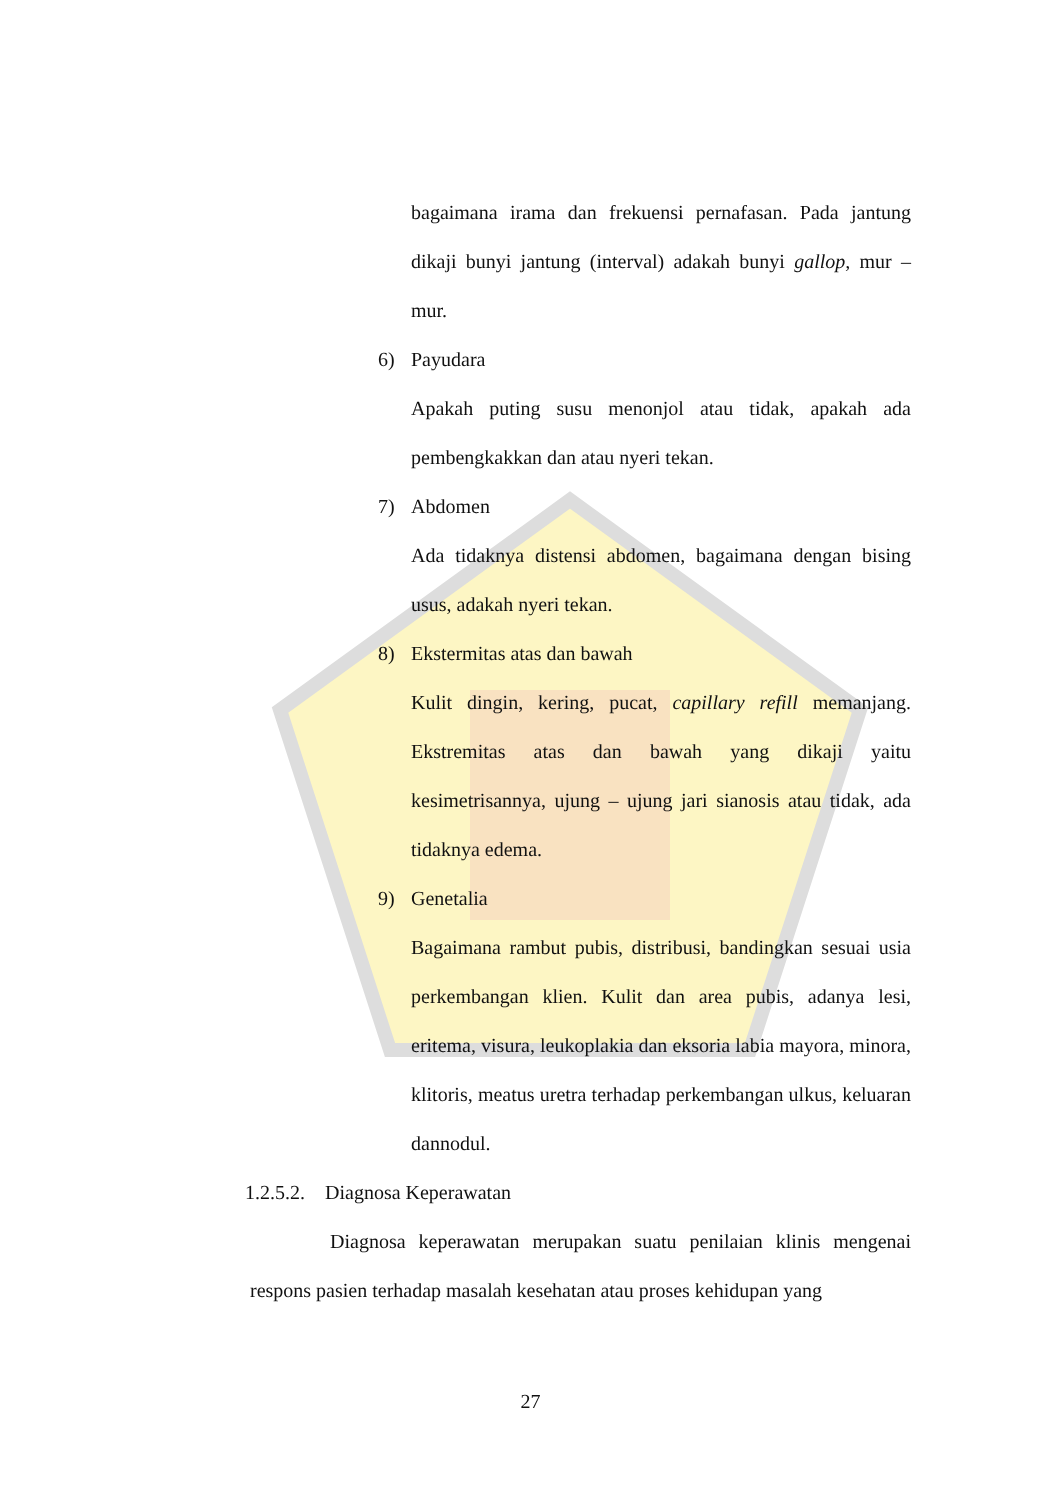bagaimana irama dan frekuensi pernafasan. Pada jantung dikaji bunyi jantung (interval) adakah bunyi gallop, mur – mur.
6) Payudara
Apakah puting susu menonjol atau tidak, apakah ada pembengkakkan dan atau nyeri tekan.
7) Abdomen
Ada tidaknya distensi abdomen, bagaimana dengan bising usus, adakah nyeri tekan.
8) Ekstermitas atas dan bawah
Kulit dingin, kering, pucat, capillary refill memanjang. Ekstremitas atas dan bawah yang dikaji yaitu kesimetrisannya, ujung – ujung jari sianosis atau tidak, ada tidaknya edema.
9) Genetalia
Bagaimana rambut pubis, distribusi, bandingkan sesuai usia perkembangan klien. Kulit dan area pubis, adanya lesi, eritema, visura, leukoplakia dan eksoria labia mayora, minora, klitoris, meatus uretra terhadap perkembangan ulkus, keluaran dannodul.
1.2.5.2. Diagnosa Keperawatan
Diagnosa keperawatan merupakan suatu penilaian klinis mengenai respons pasien terhadap masalah kesehatan atau proses kehidupan yang
27